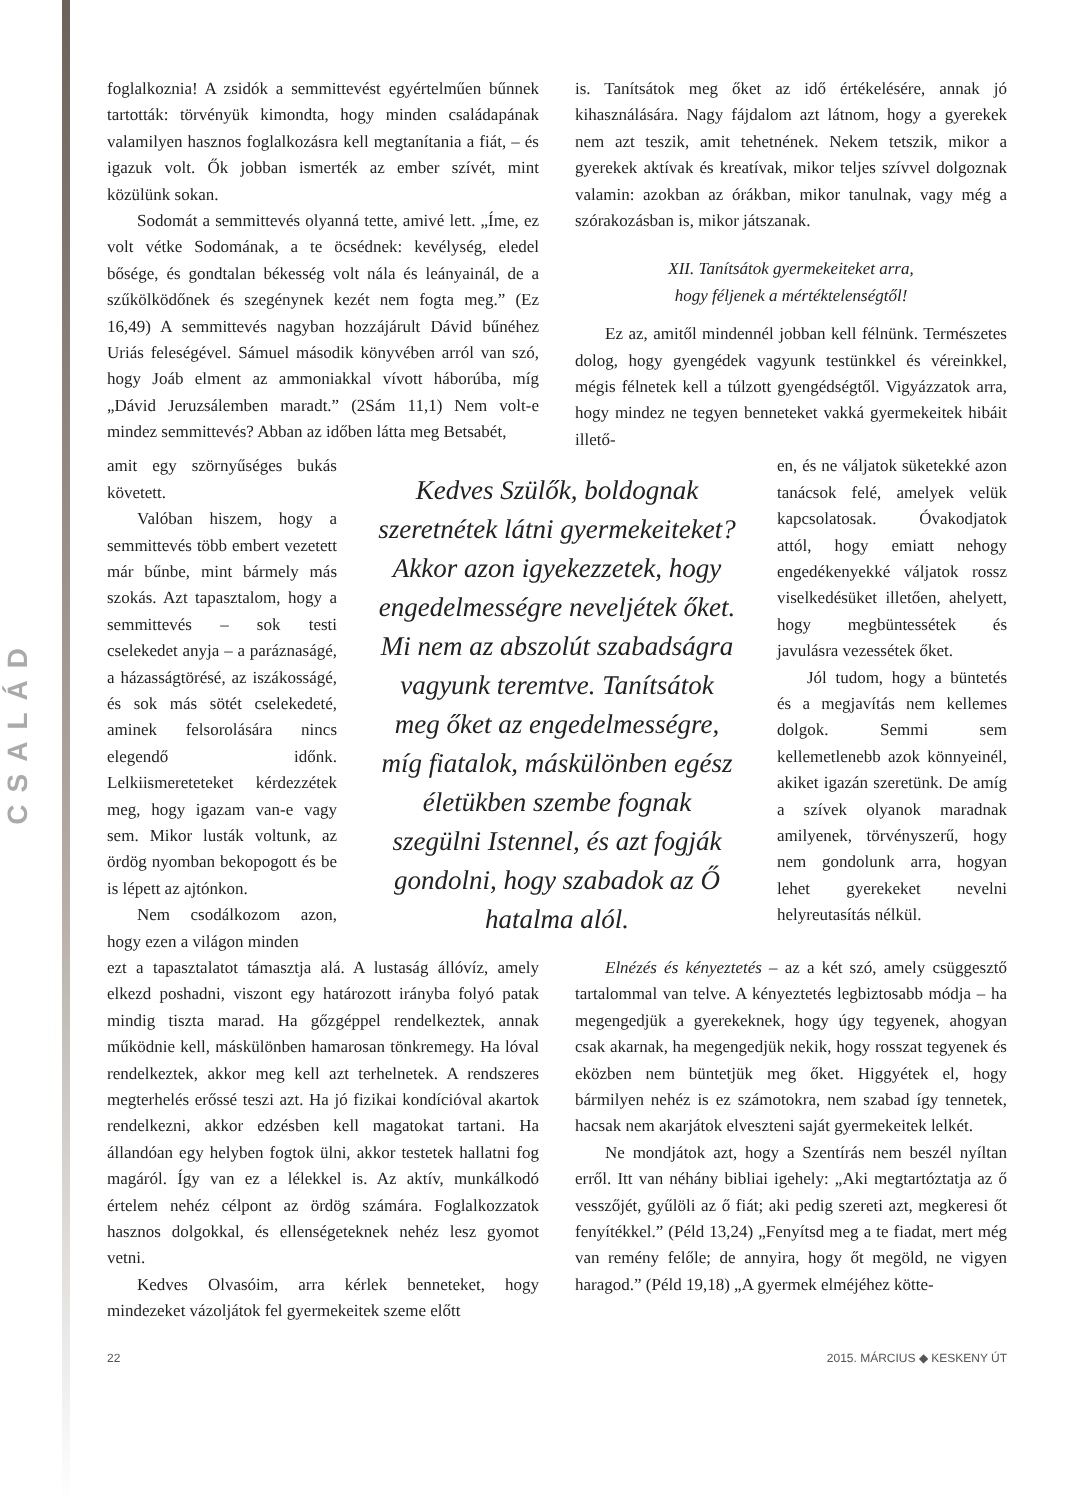CSALÁD
foglalkoznia! A zsidók a semmittevést egyértelműen bűnnek tartották: törvényük kimondta, hogy minden családapának valamilyen hasznos foglalkozásra kell megtanítania a fiát, – és igazuk volt. Ők jobban ismerték az ember szívét, mint közülünk sokan.
Sodomát a semmittevés olyanná tette, amivé lett. „Íme, ez volt vétke Sodomának, a te öcsédnek: kevélység, eledel bősége, és gondtalan békesség volt nála és leányainál, de a szűkölködőnek és szegénynek kezét nem fogta meg.” (Ez 16,49) A semmittevés nagyban hozzájárult Dávid bűnéhez Uriás feleségével. Sámuel második könyvében arról van szó, hogy Joáb elment az ammoniakkal vívott háborúba, míg „Dávid Jeruzsálemben maradt.” (2Sám 11,1) Nem volt-e mindez semmittevés? Abban az időben látta meg Betsabét,
is. Tanítsátok meg őket az idő értékelésére, annak jó kihasználására. Nagy fájdalom azt látnom, hogy a gyerekek nem azt teszik, amit tehetnének. Nekem tetszik, mikor a gyerekek aktívak és kreatívak, mikor teljes szívvel dolgoznak valamin: azokban az órákban, mikor tanulnak, vagy még a szórakozásban is, mikor játszanak.
XII. Tanítsátok gyermekeiteket arra,
hogy féljenek a mértéktelenségtől!
Ez az, amitől mindennél jobban kell félnünk. Természetes dolog, hogy gyengédek vagyunk testünkkel és véreinkkel, mégis félnetek kell a túlzott gyengédségtől. Vigyázzatok arra, hogy mindez ne tegyen benneteket vakká gyermekeitek hibáit illető-
amit egy szörnyűséges bukás követett.
Valóban hiszem, hogy a semmittevés több embert vezetett már bűnbe, mint bármely más szokás. Azt tapasztalom, hogy a semmittevés – sok testi cselekedet anyja – a paráznaságé, a házasságtörésé, az iszákosságé, és sok más sötét cselekedeté, aminek felsorolására nincs elegendő időnk. Lelkiismereteteket kérdezzétek meg, hogy igazam van-e vagy sem. Mikor lusták voltunk, az ördög nyomban bekopogott és be is lépett az ajtónkon.
Nem csodálkozom azon, hogy ezen a világon minden
Kedves Szülők, boldognak szeretnétek látni gyermekeiteket? Akkor azon igyekezzetek, hogy engedelmességre neveljétek őket. Mi nem az abszolút szabadságra vagyunk teremtve. Tanítsátok meg őket az engedelmességre, míg fiatalok, máskülönben egész életükben szembe fognak szegülni Istennel, és azt fogják gondolni, hogy szabadok az Ő hatalma alól.
en, és ne váljatok süketekké azon tanácsok felé, amelyek velük kapcsolatosak. Óvakodjatok attól, hogy emiatt nehogy engedékenyekké váljatok rossz viselkedésüket illetően, ahelyett, hogy megbüntessétek és javulásra vezessétek őket.
Jól tudom, hogy a büntetés és a megjavítás nem kellemes dolgok. Semmi sem kellemetlenebb azok könnyeinél, akiket igazán szeretünk. De amíg a szívek olyanok maradnak amilyenek, törvényszerű, hogy nem gondolunk arra, hogyan lehet gyerekeket nevelni helyreutasítás nélkül.
ezt a tapasztalatot támasztja alá. A lustaság állóvíz, amely elkezd poshadni, viszont egy határozott irányba folyó patak mindig tiszta marad. Ha gőzgéppel rendelkeztek, annak működnie kell, máskülönben hamarosan tönkremegy. Ha lóval rendelkeztek, akkor meg kell azt terhelnetek. A rendszeres megterhelés erőssé teszi azt. Ha jó fizikai kondícióval akartok rendelkezni, akkor edzésben kell magatokat tartani. Ha állandóan egy helyben fogtok ülni, akkor testetek hallatni fog magáról. Így van ez a lélekkel is. Az aktív, munkálkodó értelem nehéz célpont az ördög számára. Foglalkozzatok hasznos dolgokkal, és ellenségeteknek nehéz lesz gyomot vetni.
Kedves Olvasóim, arra kérlek benneteket, hogy mindezeket vázoljátok fel gyermekeitek szeme előtt
Elnézés és kényeztetés – az a két szó, amely csüggesztő tartalommal van telve. A kényeztetés legbiztosabb módja – ha megengedjük a gyerekeknek, hogy úgy tegyenek, ahogyan csak akarnak, ha megengedjük nekik, hogy rosszat tegyenek és eközben nem büntetjük meg őket. Higgyétek el, hogy bármilyen nehéz is ez számotokra, nem szabad így tennetek, hacsak nem akarjátok elveszteni saját gyermekeitek lelkét.
Ne mondjátok azt, hogy a Szentírás nem beszél nyíltan erről. Itt van néhány bibliai igehely: „Aki megtartóztatja az ő vesszőjét, gyűlöli az ő fiát; aki pedig szereti azt, megkeresi őt fenyítékkel.” (Péld 13,24) „Fenyítsd meg a te fiadat, mert még van remény felőle; de annyira, hogy őt megöld, ne vigyen haragod.” (Péld 19,18) „A gyermek elméjéhez kötte-
22 2015. MÁRCIUS ◆ KESKENY ÚT